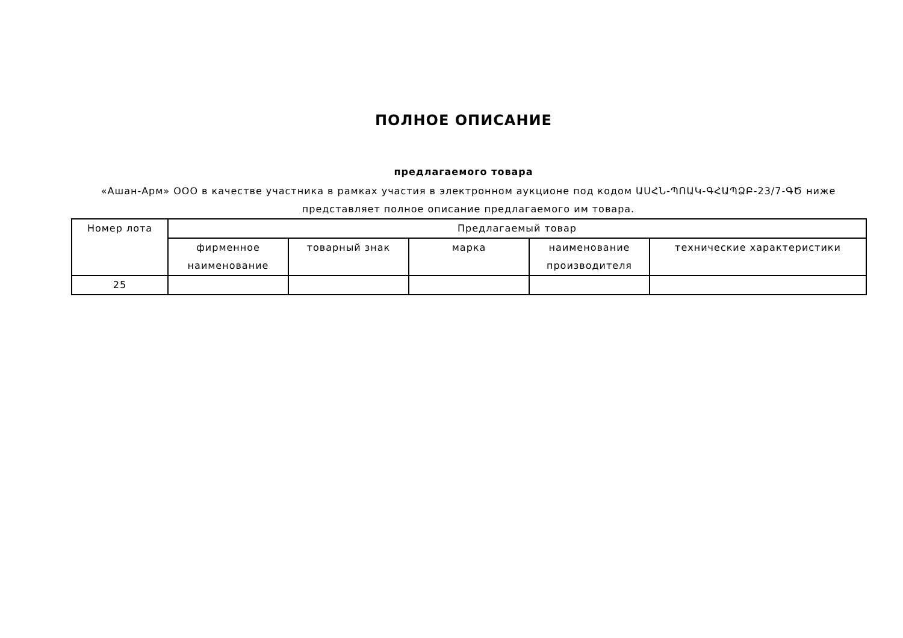ПОЛНОЕ ОПИСАНИЕ
предлагаемого товара
«Ашан-Арм» ООО в качестве участника в рамках участия в электронном аукционе под кодом ԱՍՀՆ-ՊՈԱԿ-ԳՀԱՊՁԲ-23/7-ԳԾ ниже представляет полное описание предлагаемого им товара.
| Номер лота | Предлагаемый товар | | | | |
| --- | --- | --- | --- | --- | --- |
| | фирменное наименование | товарный знак | марка | наименование производителя | технические характеристики |
| 25 | | | | | |